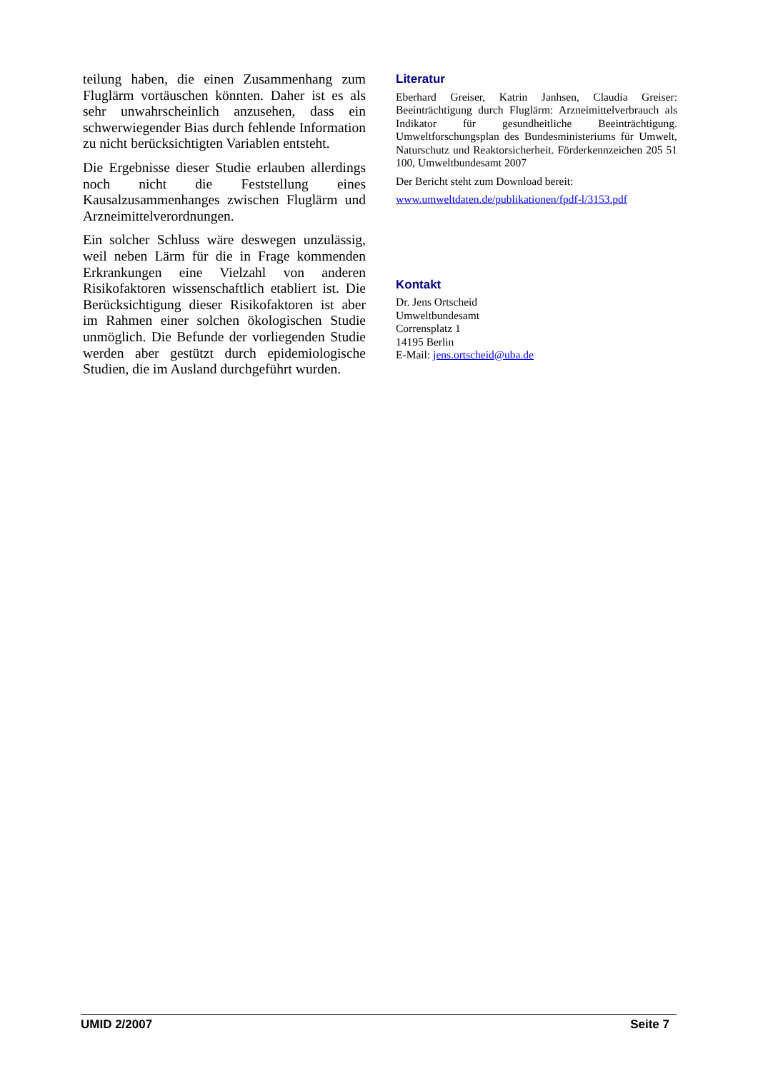teilung haben, die einen Zusammenhang zum Fluglärm vortäuschen könnten. Daher ist es als sehr unwahrscheinlich anzusehen, dass ein schwerwiegender Bias durch fehlende Information zu nicht berücksichtigten Variablen entsteht.
Die Ergebnisse dieser Studie erlauben allerdings noch nicht die Feststellung eines Kausalzusammenhanges zwischen Fluglärm und Arzneimittelverordnungen.
Ein solcher Schluss wäre deswegen unzulässig, weil neben Lärm für die in Frage kommenden Erkrankungen eine Vielzahl von anderen Risikofaktoren wissenschaftlich etabliert ist. Die Berücksichtigung dieser Risikofaktoren ist aber im Rahmen einer solchen ökologischen Studie unmöglich. Die Befunde der vorliegenden Studie werden aber gestützt durch epidemiologische Studien, die im Ausland durchgeführt wurden.
Literatur
Eberhard Greiser, Katrin Janhsen, Claudia Greiser: Beeinträchtigung durch Fluglärm: Arzneimittelverbrauch als Indikator für gesundheitliche Beeinträchtigung. Umweltforschungsplan des Bundesministeriums für Umwelt, Naturschutz und Reaktorsicherheit. Förderkennzeichen 205 51 100, Umweltbundesamt 2007
Der Bericht steht zum Download bereit:
www.umweltdaten.de/publikationen/fpdf-l/3153.pdf
Kontakt
Dr. Jens Ortscheid
Umweltbundesamt
Corrensplatz 1
14195 Berlin
E-Mail: jens.ortscheid@uba.de
UMID 2/2007 Seite 7